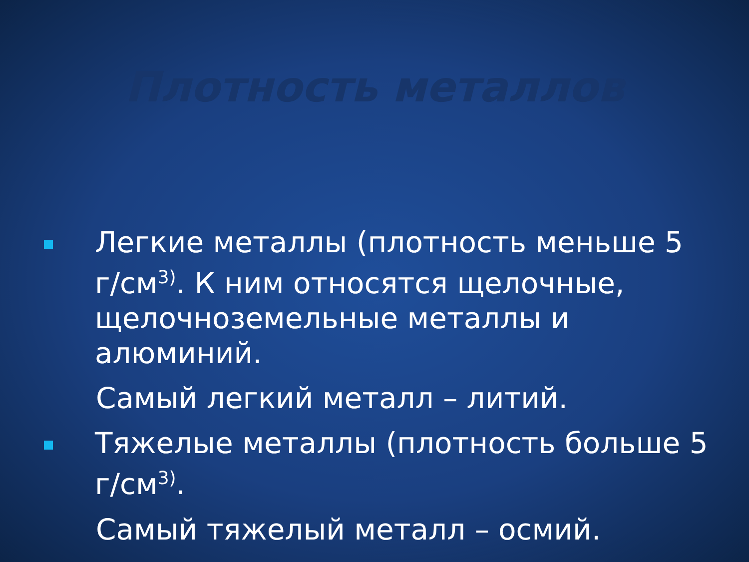Плотность металлов
Легкие металлы (плотность меньше 5 г/см<sup>3)</sup>. К ним относятся щелочные, щелочноземельные металлы и алюминий.
Самый легкий металл – литий.
Тяжелые металлы (плотность больше 5 г/см<sup>3)</sup>.
Самый тяжелый металл – осмий.